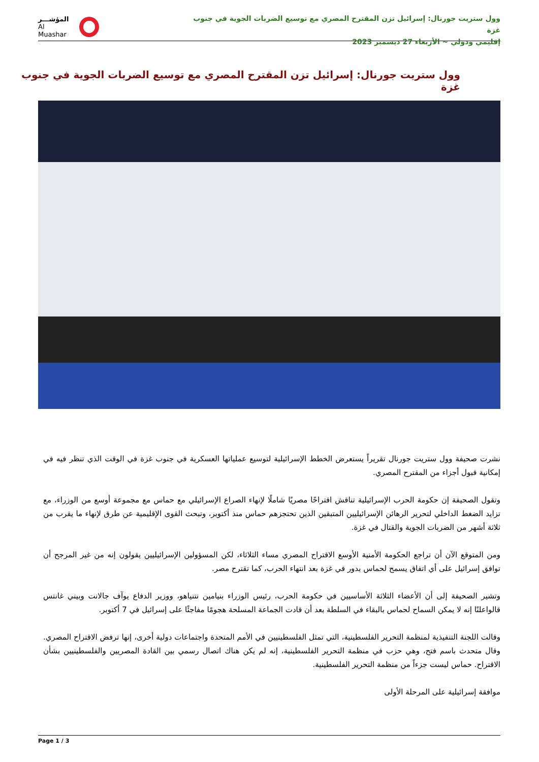وول ستريت جورنال: إسرائيل تزن المقترح المصري مع توسيع الضربات الجوية في جنوب غزة
إقليمي ودولي ~ الأربعاء 27 ديسمبر 2023
المؤشـــر
Al Muashar
وول ستريت جورنال: إسرائيل تزن المقترح المصري مع توسيع الضربات الجوية في جنوب غزة
نشرت صحيفة وول ستريت جورنال تقريراً يستعرض الخطط الإسرائيلية لتوسيع عملياتها العسكرية في جنوب غزة في الوقت الذي تنظر فيه في إمكانية قبول أجزاء من المقترح المصري.
وتقول الصحيفة إن حكومة الحرب الإسرائيلية تناقش اقتراحًا مصريًا شاملًا لإنهاء الصراع الإسرائيلي مع حماس مع مجموعة أوسع من الوزراء، مع تزايد الضغط الداخلي لتحرير الرهائن الإسرائيليين المتبقين الذين تحتجزهم حماس منذ أكتوبر، وتبحث القوى الإقليمية عن طرق لإنهاء ما يقرب من ثلاثة أشهر من الضربات الجوية والقتال في غزة.
ومن المتوقع الآن أن تراجع الحكومة الأمنية الأوسع الاقتراح المصري مساء الثلاثاء، لكن المسؤولين الإسرائيليين يقولون إنه من غير المرجح أن توافق إسرائيل على أي اتفاق يسمح لحماس بدور في غزة بعد انتهاء الحرب، كما تقترح مصر.
وتشير الصحيفة إلى أن الأعضاء الثلاثة الأساسيين في حكومة الحرب، رئيس الوزراء بنيامين نتنياهو، ووزير الدفاع يوآف جالانت وبيني غانتس قالواعلنًا إنه لا يمكن السماح لحماس بالبقاء في السلطة بعد أن قادت الجماعة المسلحة هجومًا مفاجئًا على إسرائيل في 7 أكتوبر.
وقالت اللجنة التنفيذية لمنظمة التحرير الفلسطينية، التي تمثل الفلسطينيين في الأمم المتحدة واجتماعات دولية أخرى، إنها ترفض الاقتراح المصري. وقال متحدث باسم فتح، وهي حزب في منظمة التحرير الفلسطينية، إنه لم يكن هناك اتصال رسمي بين القادة المصريين والفلسطينيين بشأن الاقتراح. حماس ليست جزءاً من منظمة التحرير الفلسطينية.
موافقة إسرائيلية على المرحلة الأولى
Page 1 / 3